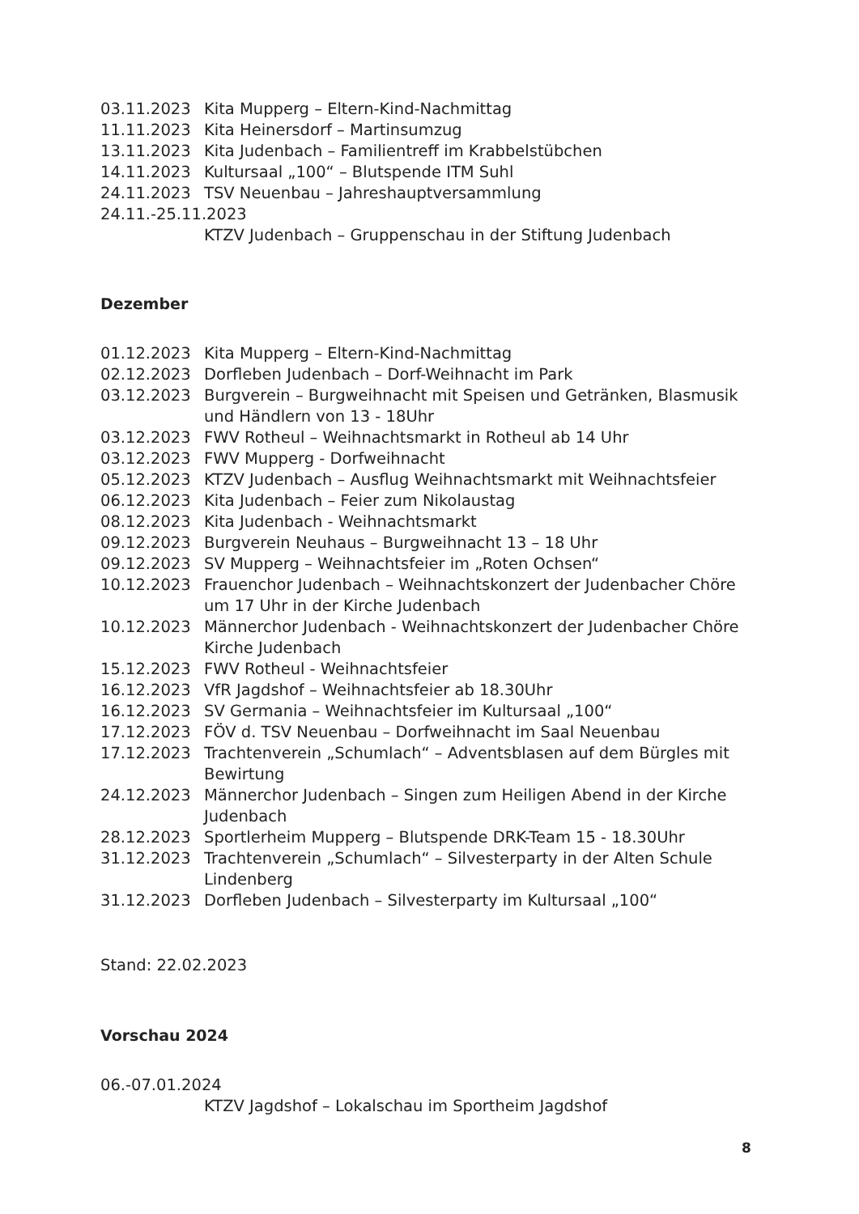03.11.2023 Kita Mupperg – Eltern-Kind-Nachmittag
11.11.2023 Kita Heinersdorf – Martinsumzug
13.11.2023 Kita Judenbach – Familientreff im Krabbelstübchen
14.11.2023 Kultursaal „100“ – Blutspende ITM Suhl
24.11.2023 TSV Neuenbau – Jahreshauptversammlung
24.11.-25.11.2023
KTZV Judenbach – Gruppenschau in der Stiftung Judenbach
Dezember
01.12.2023 Kita Mupperg – Eltern-Kind-Nachmittag
02.12.2023 Dorfleben Judenbach – Dorf-Weihnacht im Park
03.12.2023 Burgverein – Burgweihnacht mit Speisen und Getränken, Blasmusik und Händlern von 13 - 18Uhr
03.12.2023 FWV Rotheul – Weihnachtsmarkt in Rotheul ab 14 Uhr
03.12.2023 FWV Mupperg - Dorfweihnacht
05.12.2023 KTZV Judenbach – Ausflug Weihnachtsmarkt mit Weihnachtsfeier
06.12.2023 Kita Judenbach – Feier zum Nikolaustag
08.12.2023 Kita Judenbach - Weihnachtsmarkt
09.12.2023 Burgverein Neuhaus – Burgweihnacht 13 – 18 Uhr
09.12.2023 SV Mupperg – Weihnachtsfeier im „Roten Ochsen“
10.12.2023 Frauenchor Judenbach – Weihnachtskonzert der Judenbacher Chöre um 17 Uhr in der Kirche Judenbach
10.12.2023 Männerchor Judenbach - Weihnachtskonzert der Judenbacher Chöre Kirche Judenbach
15.12.2023 FWV Rotheul - Weihnachtsfeier
16.12.2023 VfR Jagdshof – Weihnachtsfeier ab 18.30Uhr
16.12.2023 SV Germania – Weihnachtsfeier im Kultursaal „100“
17.12.2023 FÖV d. TSV Neuenbau – Dorfweihnacht im Saal Neuenbau
17.12.2023 Trachtenverein „Schumlach“ – Adventsblasen auf dem Bürgles mit Bewirtung
24.12.2023 Männerchor Judenbach – Singen zum Heiligen Abend in der Kirche Judenbach
28.12.2023 Sportlerheim Mupperg – Blutspende DRK-Team 15 - 18.30Uhr
31.12.2023 Trachtenverein „Schumlach“ – Silvesterparty in der Alten Schule Lindenberg
31.12.2023 Dorfleben Judenbach – Silvesterparty im Kultursaal „100“
Stand: 22.02.2023
Vorschau 2024
06.-07.01.2024
KTZV Jagdshof – Lokalschau im Sportheim Jagdshof
8